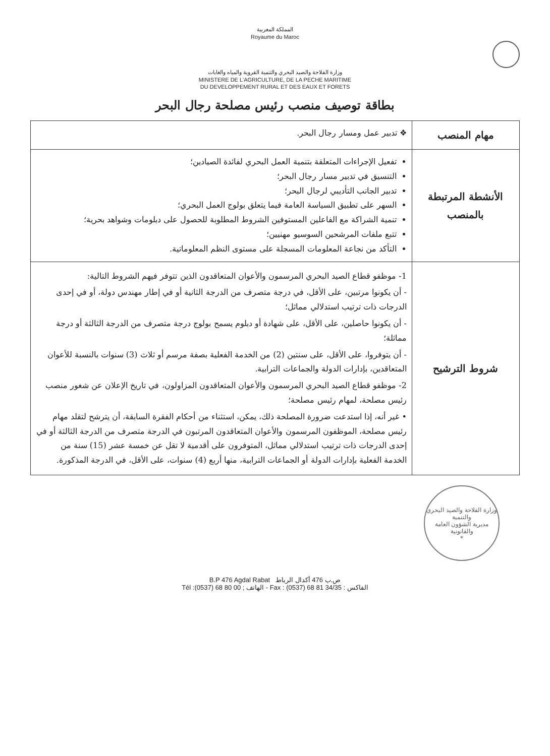المملكة المغربية
Royaume du Maroc
وزارة الفلاحة والصيد البحري والتنمية القروية والمياه والغابات
MINISTERE DE L'AGRICULTURE, DE LA PECHE MARITIME
DU DEVELOPPEMENT RURAL ET DES EAUX ET FORETS
بطاقة توصيف منصب رئيس مصلحة رجال البحر
| مهام المنصب | ❖ تدبير عمل ومسار رجال البحر. |
| الأنشطة المرتبطة بالمنصب | تفعيل الإجراءات المتعلقة بتنمية العمل البحري لفائدة الصيادين؛ التنسيق في تدبير مسار رجال البحر؛ تدبير الجانب التأديبي لرجال البحر؛ السهر على تطبيق السياسة العامة فيما يتعلق بولوج العمل البحري؛ تنمية الشراكة مع الفاعلين المستوفين الشروط المطلوبة للحصول على دبلومات وشواهد بحرية؛ تتبع ملفات المرشحين السوسيو مهنيين؛ التأكد من نجاعة المعلومات المسجلة على مستوى النظم المعلوماتية. |
| شروط الترشيح | 1- موظفو قطاع الصيد البحري المرسمون والأعوان المتعاقدون الذين تتوفر فيهم الشروط التالية: - أن يكونوا مرتبين، على الأقل، في درجة متصرف من الدرجة الثانية أو في إطار مهندس دولة، أو في إحدى الدرجات ذات ترتيب استدلالي مماثل؛ - أن يكونوا حاصلين، على الأقل، على شهادة أو دبلوم يسمح بولوج درجة متصرف من الدرجة الثالثة أو درجة مماثلة؛ - أن يتوفروا، على الأقل، على سنتين (2) من الخدمة الفعلية بصفة مرسم أو ثلاث (3) سنوات بالنسبة للأعوان المتعاقدين، بإدارات الدولة والجماعات الترابية. 2- موظفو قطاع الصيد البحري المرسمون والأعوان المتعاقدون المزاولون، في تاريخ الإعلان عن شغور منصب رئيس مصلحة، لمهام رئيس مصلحة؛ • غير أنه، إذا استدعت ضرورة المصلحة ذلك، يمكن، استثناء من أحكام الفقرة السابقة، أن يترشح لتقلد مهام رئيس مصلحة، الموظفون المرسمون والأعوان المتعاقدون المرتبون في الدرجة متصرف من الدرجة الثالثة أو في إحدى الدرجات ذات ترتيب استدلالي مماثل، المتوفرون على أقدمية لا تقل عن خمسة عشر (15) سنة من الخدمة الفعلية بإدارات الدولة أو الجماعات الترابية، منها أربع (4) سنوات، على الأقل، في الدرجة المذكورة. |
وزارة الفلاحة والصيد البحري والتنمية
مديرية الشؤون العامة والقانونية
*
B.P 476 Agdal Rabat ص.ب 476 أكدال الرباط
Tél :(0537) 68 80 00 ; الهاتف - Fax : (0537) 68 81 34/35 : الفاكس